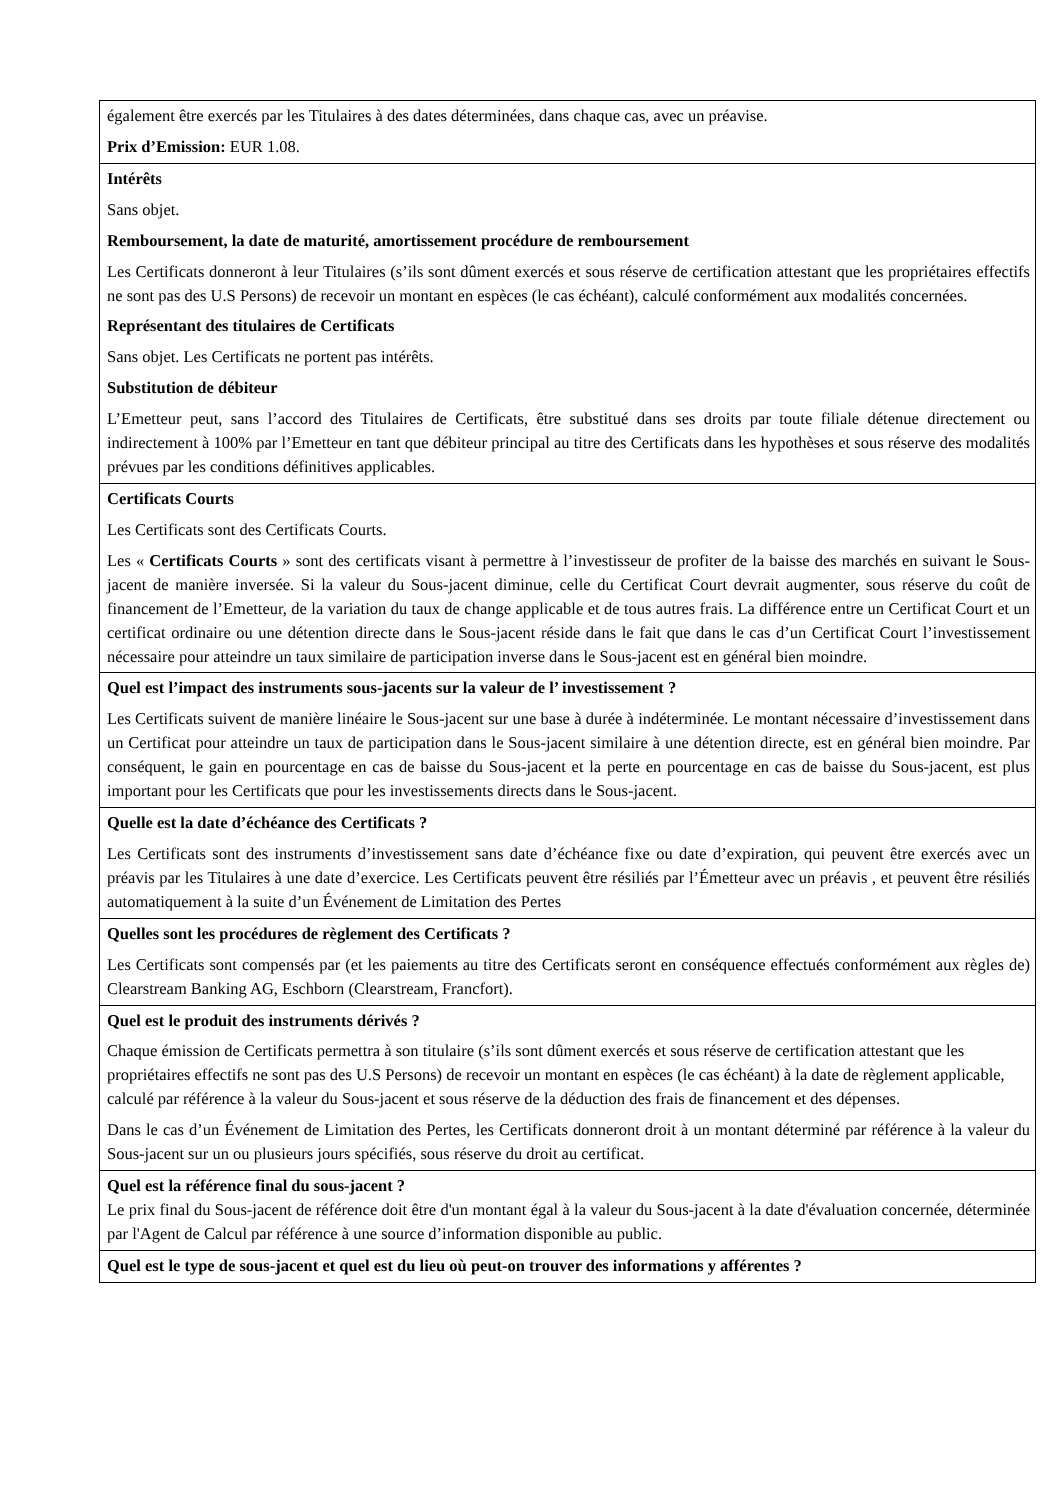| également être exercés par les Titulaires à des dates déterminées, dans chaque cas, avec un préavise. Prix d’Emission: EUR 1.08. |
| Intérêts Sans objet. Remboursement, la date de maturité, amortissement procédure de remboursement Les Certificats donneront à leur Titulaires (s’ils sont dûment exercés et sous réserve de certification attestant que les propriétaires effectifs ne sont pas des U.S Persons) de recevoir un montant en espèces (le cas échéant), calculé conformément aux modalités concernées. Représentant des titulaires de Certificats Sans objet. Les Certificats ne portent pas intérêts. Substitution de débiteur L’Emetteur peut, sans l’accord des Titulaires de Certificats, être substitué dans ses droits par toute filiale détenue directement ou indirectement à 100% par l’Emetteur en tant que débiteur principal au titre des Certificats dans les hypothèses et sous réserve des modalités prévues par les conditions définitives applicables. |
| Certificats Courts Les Certificats sont des Certificats Courts. Les « Certificats Courts » sont des certificats visant à permettre à l’investisseur de profiter de la baisse des marchés en suivant le Sous-jacent de manière inversée. Si la valeur du Sous-jacent diminue, celle du Certificat Court devrait augmenter, sous réserve du coût de financement de l’Emetteur, de la variation du taux de change applicable et de tous autres frais. La différence entre un Certificat Court et un certificat ordinaire ou une détention directe dans le Sous-jacent réside dans le fait que dans le cas d’un Certificat Court l’investissement nécessaire pour atteindre un taux similaire de participation inverse dans le Sous-jacent est en général bien moindre. |
| Quel est l’impact des instruments sous-jacents sur la valeur de l’ investissement ? Les Certificats suivent de manière linéaire le Sous-jacent sur une base à durée à indéterminée. Le montant nécessaire d’investissement dans un Certificat pour atteindre un taux de participation dans le Sous-jacent similaire à une détention directe, est en général bien moindre. Par conséquent, le gain en pourcentage en cas de baisse du Sous-jacent et la perte en pourcentage en cas de baisse du Sous-jacent, est plus important pour les Certificats que pour les investissements directs dans le Sous-jacent. |
| Quelle est la date d’échéance des Certificats ? Les Certificats sont des instruments d’investissement sans date d’échéance fixe ou date d’expiration, qui peuvent être exercés avec un préavis par les Titulaires à une date d’exercice. Les Certificats peuvent être résiliés par l’Émetteur avec un préavis , et peuvent être résiliés automatiquement à la suite d’un Événement de Limitation des Pertes |
| Quelles sont les procédures de règlement des Certificats ? Les Certificats sont compensés par (et les paiements au titre des Certificats seront en conséquence effectués conformément aux règles de) Clearstream Banking AG, Eschborn (Clearstream, Francfort). |
| Quel est le produit des instruments dérivés ? Chaque émission de Certificats permettra à son titulaire (s’ils sont dûment exercés et sous réserve de certification attestant que les propriétaires effectifs ne sont pas des U.S Persons) de recevoir un montant en espèces (le cas échéant) à la date de règlement applicable, calculé par référence à la valeur du Sous-jacent et sous réserve de la déduction des frais de financement et des dépenses. Dans le cas d’un Événement de Limitation des Pertes, les Certificats donneront droit à un montant déterminé par référence à la valeur du Sous-jacent sur un ou plusieurs jours spécifiés, sous réserve du droit au certificat. |
| Quel est la référence final du sous-jacent ? Le prix final du Sous-jacent de référence doit être d'un montant égal à la valeur du Sous-jacent à la date d'évaluation concernée, déterminée par l'Agent de Calcul par référence à une source d’information disponible au public. |
| Quel est le type de sous-jacent et quel est du lieu où peut-on trouver des informations y afférentes ? |